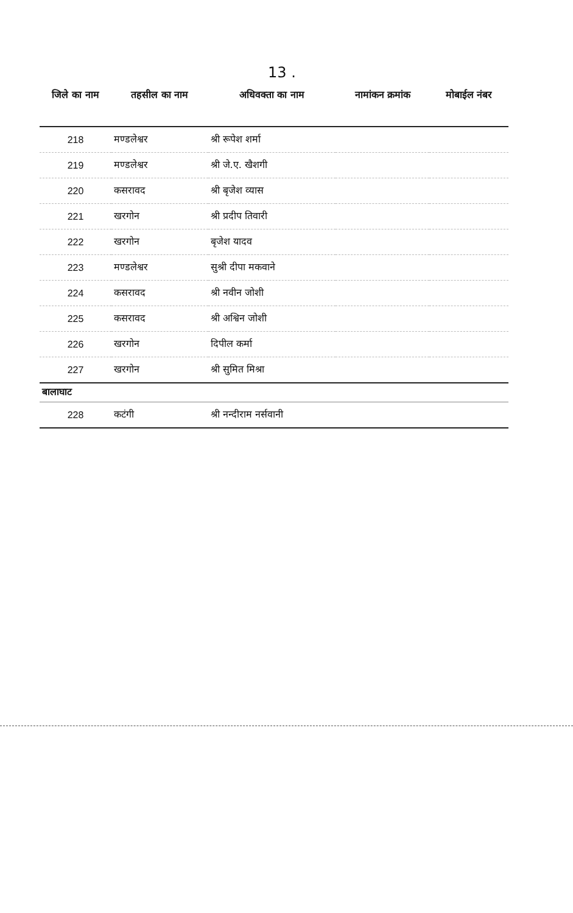13 .
| जिले का नाम | तहसील का नाम | अधिवक्ता का नाम | नामांकन क्रमांक | मोबाईल नंबर |
| --- | --- | --- | --- | --- |
| 218 | मण्डलेश्वर | श्री रूपेश शर्मा | | |
| 219 | मण्डलेश्वर | श्री जे.ए. खैशगी | | |
| 220 | कसरावद | श्री बृजेश व्यास | | |
| 221 | खरगोन | श्री प्रदीप तिवारी | | |
| 222 | खरगोन | बृजेश यादव | | |
| 223 | मण्डलेश्वर | सुश्री दीपा मकवाने | | |
| 224 | कसरावद | श्री नवीन जोशी | | |
| 225 | कसरावद | श्री अश्विन जोशी | | |
| 226 | खरगोन | दिपील कर्मा | | |
| 227 | खरगोन | श्री सुमित मिश्रा | | |
| बालाघाट | | | | |
| 228 | कटंगी | श्री नन्दीराम नर्सवानी | | |